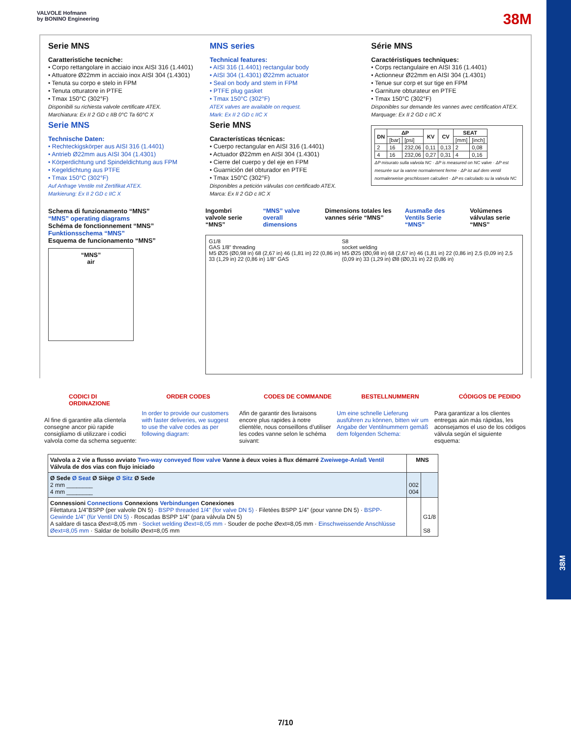38M
VALVOLE Hofmann
by BONINO Engineering
38M
Serie MNS
Caratteristiche tecniche:
• Corpo rettangolare in acciaio inox AISI 316 (1.4401)
• Attuatore Ø22mm in acciaio inox AISI 304 (1.4301)
• Tenuta su corpo e stelo in FPM
• Tenuta otturatore in PTFE
• Tmax 150°C (302°F)
Disponibili su richiesta valvole certificate ATEX.
Marchiatura: Ex II 2 GD c IIB 0°C Ta 60°C X
Serie MNS
Technische Daten:
• Rechteckigskörper aus AISI 316 (1.4401)
• Antrieb Ø22mm aus AISI 304 (1.4301)
• Körperdichtung und Spindeldichtung aus FPM
• Kegeldichtung aus PTFE
• Tmax 150°C (302°F)
Auf Anfrage Ventile mit Zertifikat ATEX.
Markierung: Ex II 2 GD c IIC X
MNS series
Technical features:
• AISI 316 (1.4401) rectangular body
• AISI 304 (1.4301) Ø22mm actuator
• Seal on body and stem in FPM
• PTFE plug gasket
• Tmax 150°C (302°F)
ATEX valves are available on request.
Mark: Ex II 2 GD c IIC X
Serie MNS
Características técnicas:
• Cuerpo rectangular en AISI 316 (1.4401)
• Actuador Ø22mm en AISI 304 (1.4301)
• Cierre del cuerpo y del eje en FPM
• Guarnición del obturador en PTFE
• Tmax 150°C (302°F)
Disponibles a petición válvulas con certificado ATEX.
Marca: Ex II 2 GD c IIC X
Série MNS
Caractéristiques techniques:
• Corps rectangulaire en AISI 316 (1.4401)
• Actionneur Ø22mm en AISI 304 (1.4301)
• Tenue sur corp et sur tige en FPM
• Garniture obturateur en PTFE
• Tmax 150°C (302°F)
Disponibles sur demande les vannes avec certification ATEX.
Marquage: Ex II 2 GD c IIC X
| DN | ΔP | | KV | CV | SEAT | |
| --- | --- | --- | --- | --- | --- | --- |
| | [bar] | [psi] | | | [mm] | [inch] |
| 2 | 16 | 232,06 | 0,11 | 0,13 | 2 | 0,08 |
| 4 | 16 | 232,06 | 0,27 | 0,31 | 4 | 0,16 |
ΔP misurato sulla valvola NC · ΔP is measured on NC valve · ΔP est mesurée sur la vanne normalement ferme · ΔP ist auf dem ventil normalerweise geschlossen calculiert · ΔP es calculado su la valvula NC
Schema di funzionamento “MNS”
“MNS” operating diagrams
Schéma de fonctionnement “MNS”
Funktionsschema “MNS”
Esquema de funcionamento “MNS”
“MNS”
air
Ingombri valvole serie “MNS” “MNS” valve overall dimensions Dimensions totales les vannes série “MNS” Ausmaße des Ventils Serie “MNS” Volúmenes válvulas serie “MNS”
G1/8
GAS 1/8" threading
M5 Ø25 (Ø0,98 in) 68 (2,67 in) 46 (1,81 in) 22 (0,86 in) 33 (1,29 in) 22 (0,86 in) 1/8" GAS S8
socket welding
M5 Ø25 (Ø0,98 in) 68 (2,67 in) 46 (1,81 in) 22 (0,86 in) 2,5 (0,09 in) 2,5 (0,09 in) 33 (1,29 in) Ø8 (Ø0,31 in) 22 (0,86 in)
CODICI DI ORDINAZIONE
Al fine di garantire alla clientela consegne ancor più rapide consigliamo di utilizzare i codici valvola come da schema seguente:
ORDER CODES
In order to provide our customers with faster deliveries, we suggest to use the valve codes as per following diagram:
CODES DE COMMANDE
Afin de garantir des livraisons encore plus rapides à notre clientèle, nous conseillons d’utiliser les codes vanne selon le schéma suivant:
BESTELLNUMMERN
Um eine schnelle Lieferung ausführen zu können, bitten wir um Angabe der Ventilnummern gemäß dem folgenden Schema:
CÓDIGOS DE PEDIDO
Para garantizar a los clientes entregas aún más rápidas, les aconsejamos el uso de los códigos válvula según el siguiente esquema:
| Valvola a 2 vie a flusso avviato Two-way conveyed flow valve Vanne à deux voies à flux démarré Zweiwege-Anlaß Ventil Válvula de dos vias con flujo iniciado | MNS | |
| Ø Sede Ø Seat Ø Siège Ø Sitz Ø Sede 2 mm ________ 4 mm ________ | 002 004 | |
| Connessioni Connections Connexions Verbindungen Conexiones Filettatura 1/4"BSPP (per valvole DN 5) · BSPP threaded 1/4" (for valve DN 5) · Filetées BSPP 1/4" (pour vanne DN 5) · BSPP-Gewinde 1/4" (für Ventil DN 5) · Roscadas BSPP 1/4" (para válvula DN 5) A saldare di tasca Øext=8,05 mm · Socket welding Øext=8,05 mm · Souder de poche Øext=8,05 mm · Einschweissende Anschlüsse Øext=8,05 mm · Saldar de bolsillo Øext=8,05 mm | | G1/8 S8 |
7/10